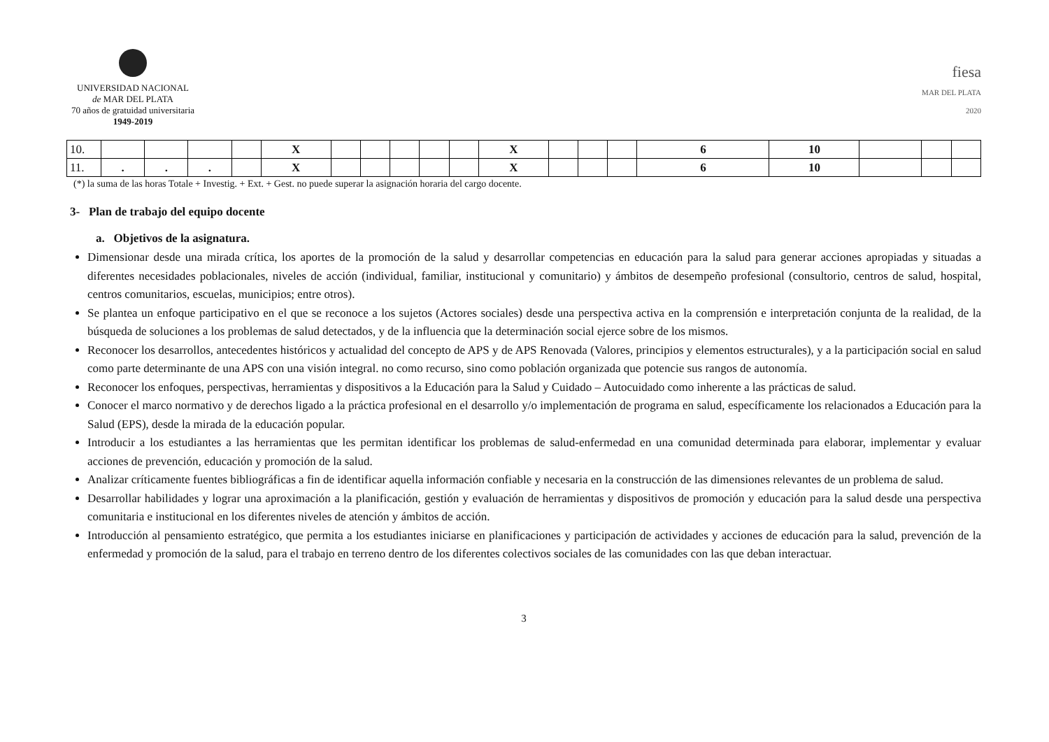UNIVERSIDAD NACIONAL
de MAR DEL PLATA
70 años de gratuidad universitaria
1949-2019
fiesa
MAR DEL PLATA
2020
| 10. | | | | | X | | | | | | X | | | | 6 | 10 | | | |
| 11. | . | . | . | | X | | | | | | X | | | | 6 | 10 | | | |
(*) la suma de las horas Totale + Investig. + Ext. + Gest. no puede superar la asignación horaria del cargo docente.
3- Plan de trabajo del equipo docente
a. Objetivos de la asignatura.
Dimensionar desde una mirada crítica, los aportes de la promoción de la salud y desarrollar competencias en educación para la salud para generar acciones apropiadas y situadas a diferentes necesidades poblacionales, niveles de acción (individual, familiar, institucional y comunitario) y ámbitos de desempeño profesional (consultorio, centros de salud, hospital, centros comunitarios, escuelas, municipios; entre otros).
Se plantea un enfoque participativo en el que se reconoce a los sujetos (Actores sociales) desde una perspectiva activa en la comprensión e interpretación conjunta de la realidad, de la búsqueda de soluciones a los problemas de salud detectados, y de la influencia que la determinación social ejerce sobre de los mismos.
Reconocer los desarrollos, antecedentes históricos y actualidad del concepto de APS y de APS Renovada (Valores, principios y elementos estructurales), y a la participación social en salud como parte determinante de una APS con una visión integral. no como recurso, sino como población organizada que potencie sus rangos de autonomía.
Reconocer los enfoques, perspectivas, herramientas y dispositivos a la Educación para la Salud y Cuidado – Autocuidado como inherente a las prácticas de salud.
Conocer el marco normativo y de derechos ligado a la práctica profesional en el desarrollo y/o implementación de programa en salud, específicamente los relacionados a Educación para la Salud (EPS), desde la mirada de la educación popular.
Introducir a los estudiantes a las herramientas que les permitan identificar los problemas de salud-enfermedad en una comunidad determinada para elaborar, implementar y evaluar acciones de prevención, educación y promoción de la salud.
Analizar críticamente fuentes bibliográficas a fin de identificar aquella información confiable y necesaria en la construcción de las dimensiones relevantes de un problema de salud.
Desarrollar habilidades y lograr una aproximación a la planificación, gestión y evaluación de herramientas y dispositivos de promoción y educación para la salud desde una perspectiva comunitaria e institucional en los diferentes niveles de atención y ámbitos de acción.
Introducción al pensamiento estratégico, que permita a los estudiantes iniciarse en planificaciones y participación de actividades y acciones de educación para la salud, prevención de la enfermedad y promoción de la salud, para el trabajo en terreno dentro de los diferentes colectivos sociales de las comunidades con las que deban interactuar.
3